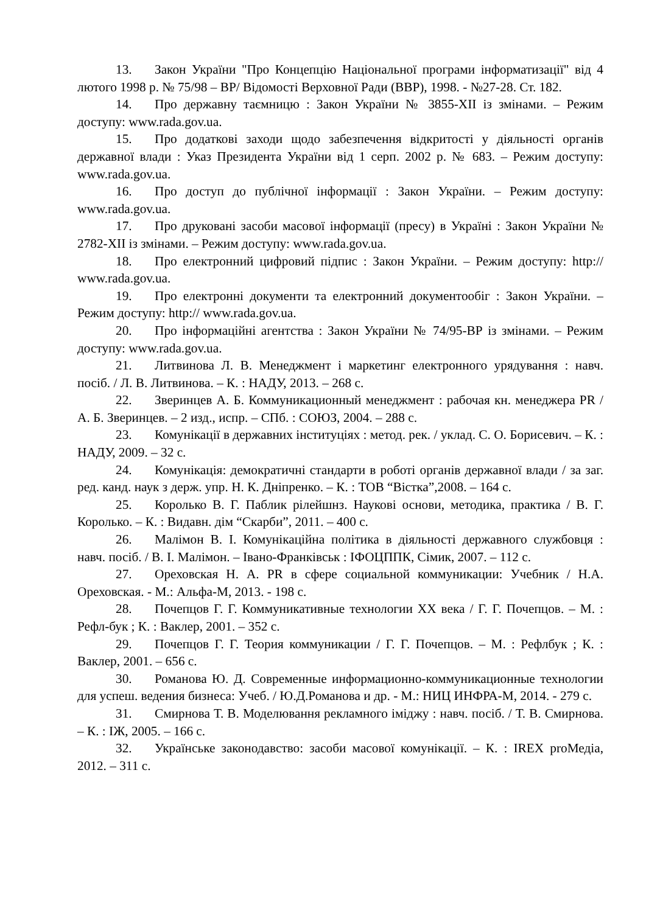13. Закон України "Про Концепцію Національної програми інформатизації" від 4 лютого 1998 р. № 75/98 – ВР/ Відомості Верховної Ради (ВВР), 1998. - №27-28. Ст. 182.
14. Про державну таємницю : Закон України № 3855-XII із змінами. – Режим доступу: www.rada.gov.ua.
15. Про додаткові заходи щодо забезпечення відкритості у діяльності органів державної влади : Указ Президента України від 1 серп. 2002 р. № 683. – Режим доступу: www.rada.gov.ua.
16. Про доступ до публічної інформації : Закон України. – Режим доступу: www.rada.gov.ua.
17. Про друковані засоби масової інформації (пресу) в Україні : Закон України № 2782-XII із змінами. – Режим доступу: www.rada.gov.ua.
18. Про електронний цифровий підпис : Закон України. – Режим доступу: http:// www.rada.gov.ua.
19. Про електронні документи та електронний документообіг : Закон України. – Режим доступу: http:// www.rada.gov.ua.
20. Про інформаційні агентства : Закон України № 74/95-ВР із змінами. – Режим доступу: www.rada.gov.ua.
21. Литвинова Л. В. Менеджмент і маркетинг електронного урядування : навч. посіб. / Л. В. Литвинова. – К. : НАДУ, 2013. – 268 с.
22. Зверинцев А. Б. Коммуникационный менеджмент : рабочая кн. менеджера PR / А. Б. Зверинцев. – 2 изд., испр. – СПб. : СОЮЗ, 2004. – 288 с.
23. Комунікації в державних інституціях : метод. рек. / уклад. С. О. Борисевич. – К. : НАДУ, 2009. – 32 с.
24. Комунікація: демократичні стандарти в роботі органів державної влади / за заг. ред. канд. наук з держ. упр. Н. К. Дніпренко. – К. : ТОВ “Вістка”,2008. – 164 с.
25. Королько В. Г. Паблик рілейшнз. Наукові основи, методика, практика / В. Г. Королько. – К. : Видавн. дім “Скарби”, 2011. – 400 с.
26. Малімон В. І. Комунікаційна політика в діяльності державного службовця : навч. посіб. / В. І. Малімон. – Івано-Франківськ : ІФОЦППК, Сімик, 2007. – 112 с.
27. Ореховская Н. А. PR в сфере социальной коммуникации: Учебник / Н.А. Ореховская. - М.: Альфа-М, 2013. - 198 с.
28. Почепцов Г. Г. Коммуникативные технологии ХХ века / Г. Г. Почепцов. – М. : Рефл-бук ; К. : Ваклер, 2001. – 352 с.
29. Почепцов Г. Г. Теория коммуникации / Г. Г. Почепцов. – М. : Рефлбук ; К. : Ваклер, 2001. – 656 с.
30. Романова Ю. Д. Современные информационно-коммуникационные технологии для успеш. ведения бизнеса: Учеб. / Ю.Д.Романова и др. - М.: НИЦ ИНФРА-М, 2014. - 279 с.
31. Смирнова Т. В. Моделювання рекламного іміджу : навч. посіб. / Т. В. Смирнова. – К. : ІЖ, 2005. – 166 с.
32. Українське законодавство: засоби масової комунікації. – К. : IREX proМедіа, 2012. – 311 с.